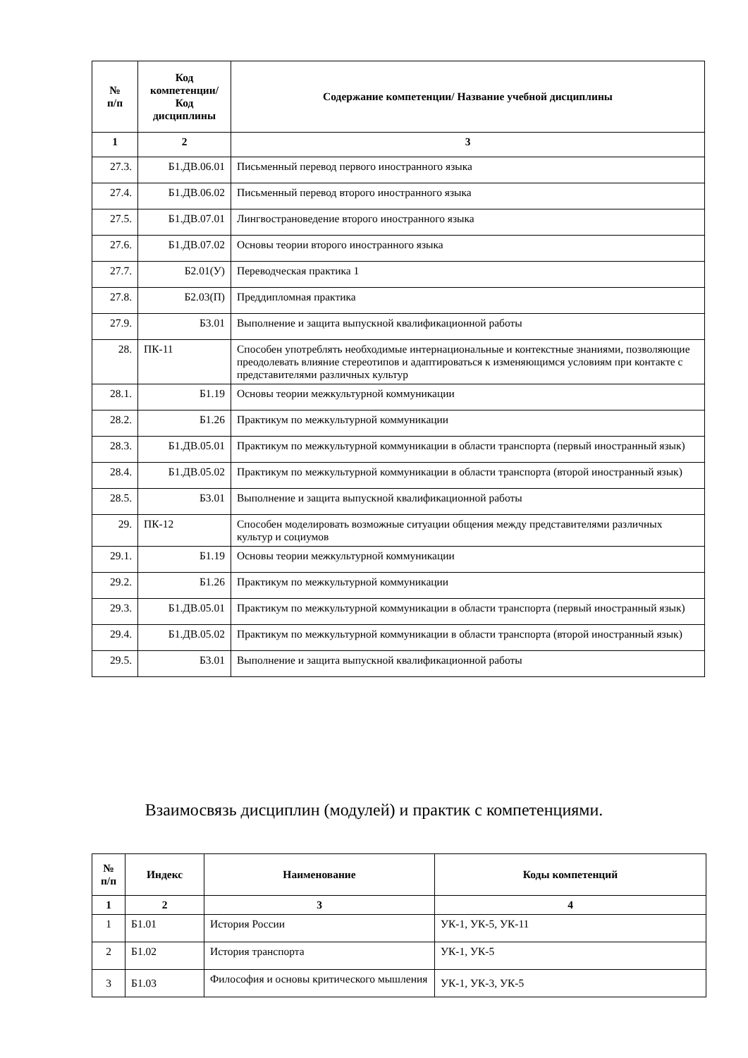| № п/п | Код компетенции/ Код дисциплины | Содержание компетенции/ Название учебной дисциплины |
| --- | --- | --- |
| 1 | 2 | 3 |
| 27.3. | Б1.ДВ.06.01 | Письменный перевод первого иностранного языка |
| 27.4. | Б1.ДВ.06.02 | Письменный перевод второго иностранного языка |
| 27.5. | Б1.ДВ.07.01 | Лингвострановедение второго иностранного языка |
| 27.6. | Б1.ДВ.07.02 | Основы теории второго иностранного языка |
| 27.7. | Б2.01(У) | Переводческая практика 1 |
| 27.8. | Б2.03(П) | Преддипломная практика |
| 27.9. | Б3.01 | Выполнение и защита выпускной квалификационной работы |
| 28. | ПК-11 | Способен употреблять необходимые интернациональные и контекстные знаниями, позволяющие преодолевать влияние стереотипов и адаптироваться к изменяющимся условиям при контакте с представителями различных культур |
| 28.1. | Б1.19 | Основы теории межкультурной коммуникации |
| 28.2. | Б1.26 | Практикум по межкультурной коммуникации |
| 28.3. | Б1.ДВ.05.01 | Практикум по межкультурной коммуникации в области транспорта (первый иностранный язык) |
| 28.4. | Б1.ДВ.05.02 | Практикум по межкультурной коммуникации в области транспорта (второй иностранный язык) |
| 28.5. | Б3.01 | Выполнение и защита выпускной квалификационной работы |
| 29. | ПК-12 | Способен моделировать возможные ситуации общения между представителями различных культур и социумов |
| 29.1. | Б1.19 | Основы теории межкультурной коммуникации |
| 29.2. | Б1.26 | Практикум по межкультурной коммуникации |
| 29.3. | Б1.ДВ.05.01 | Практикум по межкультурной коммуникации в области транспорта (первый иностранный язык) |
| 29.4. | Б1.ДВ.05.02 | Практикум по межкультурной коммуникации в области транспорта (второй иностранный язык) |
| 29.5. | Б3.01 | Выполнение и защита выпускной квалификационной работы |
Взаимосвязь дисциплин (модулей) и практик с компетенциями.
| № п/п | Индекс | Наименование | Коды компетенций |
| --- | --- | --- | --- |
| 1 | 2 | 3 | 4 |
| 1 | Б1.01 | История России | УК-1, УК-5, УК-11 |
| 2 | Б1.02 | История транспорта | УК-1, УК-5 |
| 3 | Б1.03 | Философия и основы критического мышления | УК-1, УК-3, УК-5 |